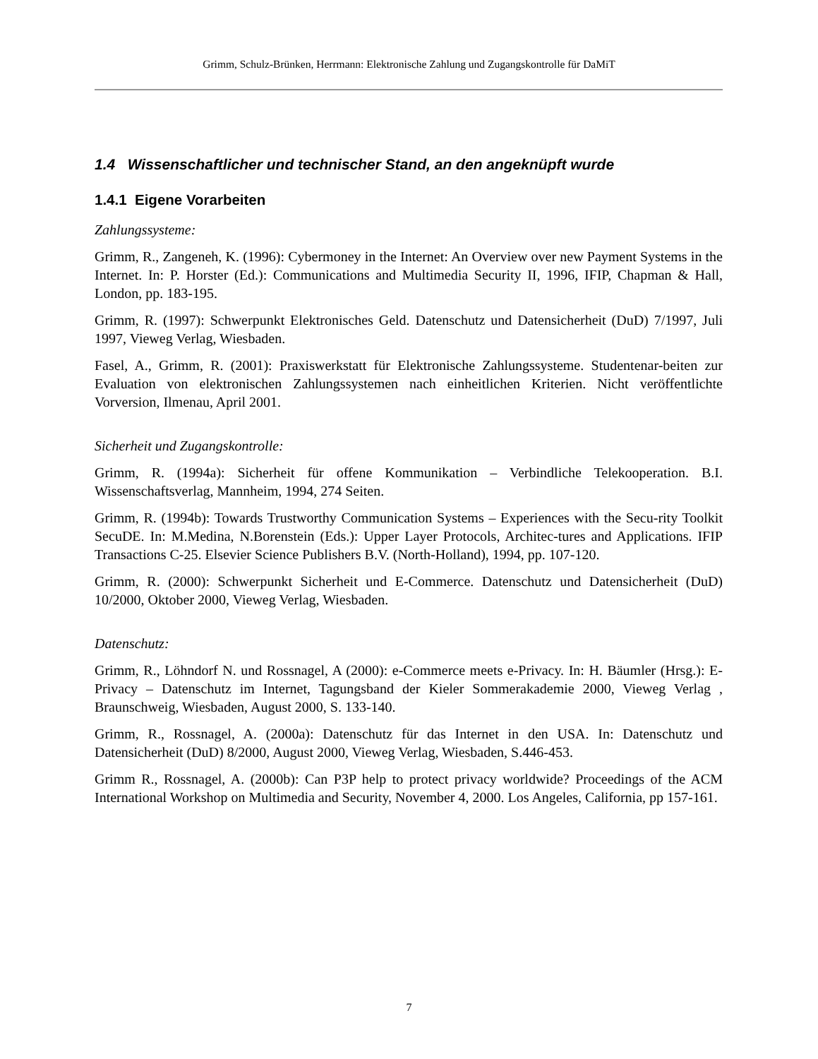Grimm, Schulz-Brünken, Herrmann: Elektronische Zahlung und Zugangskontrolle für DaMiT
1.4 Wissenschaftlicher und technischer Stand, an den angeknüpft wurde
1.4.1 Eigene Vorarbeiten
Zahlungssysteme:
Grimm, R., Zangeneh, K. (1996): Cybermoney in the Internet: An Overview over new Payment Systems in the Internet. In: P. Horster (Ed.): Communications and Multimedia Security II, 1996, IFIP, Chapman & Hall, London, pp. 183-195.
Grimm, R. (1997): Schwerpunkt Elektronisches Geld. Datenschutz und Datensicherheit (DuD) 7/1997, Juli 1997, Vieweg Verlag, Wiesbaden.
Fasel, A., Grimm, R. (2001): Praxiswerkstatt für Elektronische Zahlungssysteme. Studentenar-beiten zur Evaluation von elektronischen Zahlungssystemen nach einheitlichen Kriterien. Nicht veröffentlichte Vorversion, Ilmenau, April 2001.
Sicherheit und Zugangskontrolle:
Grimm, R. (1994a): Sicherheit für offene Kommunikation – Verbindliche Telekooperation. B.I. Wissenschaftsverlag, Mannheim, 1994, 274 Seiten.
Grimm, R. (1994b): Towards Trustworthy Communication Systems – Experiences with the Secu-rity Toolkit SecuDE. In: M.Medina, N.Borenstein (Eds.): Upper Layer Protocols, Architec-tures and Applications. IFIP Transactions C-25. Elsevier Science Publishers B.V. (North-Holland), 1994, pp. 107-120.
Grimm, R. (2000): Schwerpunkt Sicherheit und E-Commerce. Datenschutz und Datensicherheit (DuD) 10/2000, Oktober 2000, Vieweg Verlag, Wiesbaden.
Datenschutz:
Grimm, R., Löhndorf N. und Rossnagel, A (2000): e-Commerce meets e-Privacy. In: H. Bäumler (Hrsg.): E-Privacy – Datenschutz im Internet, Tagungsband der Kieler Sommerakademie 2000, Vieweg Verlag , Braunschweig, Wiesbaden, August 2000, S. 133-140.
Grimm, R., Rossnagel, A. (2000a): Datenschutz für das Internet in den USA. In: Datenschutz und Datensicherheit (DuD) 8/2000, August 2000, Vieweg Verlag, Wiesbaden, S.446-453.
Grimm R., Rossnagel, A. (2000b): Can P3P help to protect privacy worldwide? Proceedings of the ACM International Workshop on Multimedia and Security, November 4, 2000. Los Angeles, California, pp 157-161.
7